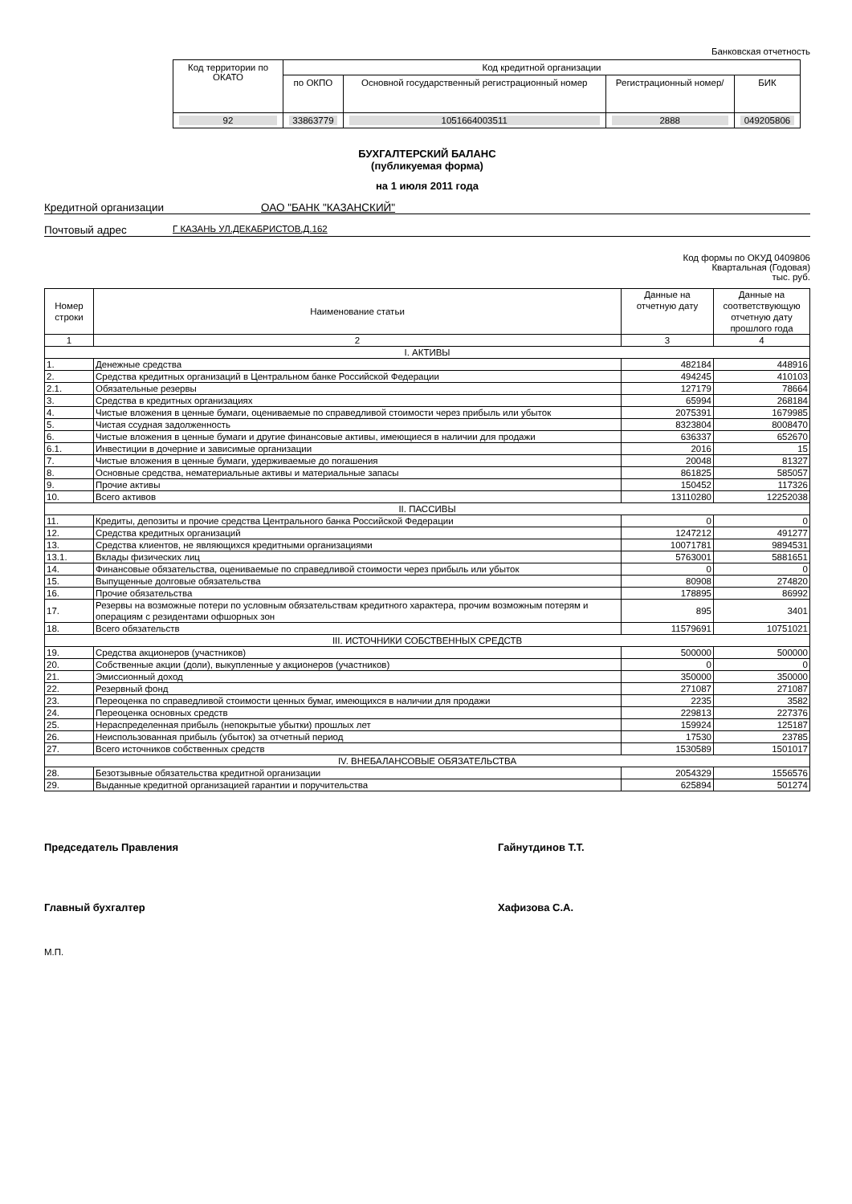Банковская отчетность
| Код территории по ОКАТО | Код кредитной организации | | | |
| | по ОКПО | Основной государственный регистрационный номер | Регистрационный номер/ | БИК |
| 92 | 33863779 | 1051664003511 | 2888 | 049205806 |
БУХГАЛТЕРСКИЙ БАЛАНС
(публикуемая форма)
на 1 июля 2011 года
Кредитной организации ОАО "БАНК "КАЗАНСКИЙ"
Почтовый адрес
Г КАЗАНЬ УЛ.ДЕКАБРИСТОВ,Д.162
Код формы по ОКУД 0409806
Квартальная (Годовая)
тыс. руб.
| Номер строки | Наименование статьи | Данные на отчетную дату | Данные на соответствующую отчетную дату прошлого года |
| 1 | 2 | 3 | 4 |
| I. АКТИВЫ | | | |
| 1. | Денежные средства | 482184 | 448916 |
| 2. | Средства кредитных организаций в Центральном банке Российской Федерации | 494245 | 410103 |
| 2.1. | Обязательные резервы | 127179 | 78664 |
| 3. | Средства в кредитных организациях | 65994 | 268184 |
| 4. | Чистые вложения в ценные бумаги, оцениваемые по справедливой стоимости через прибыль или убыток | 2075391 | 1679985 |
| 5. | Чистая ссудная задолженность | 8323804 | 8008470 |
| 6. | Чистые вложения в ценные бумаги и другие финансовые активы, имеющиеся в наличии для продажи | 636337 | 652670 |
| 6.1. | Инвестиции в дочерние и зависимые организации | 2016 | 15 |
| 7. | Чистые вложения в ценные бумаги, удерживаемые до погашения | 20048 | 81327 |
| 8. | Основные средства, нематериальные активы и материальные запасы | 861825 | 585057 |
| 9. | Прочие активы | 150452 | 117326 |
| 10. | Всего активов | 13110280 | 12252038 |
| II. ПАССИВЫ | | | |
| 11. | Кредиты, депозиты и прочие средства Центрального банка Российской Федерации | 0 | 0 |
| 12. | Средства кредитных организаций | 1247212 | 491277 |
| 13. | Средства клиентов, не являющихся кредитными организациями | 10071781 | 9894531 |
| 13.1. | Вклады физических лиц | 5763001 | 5881651 |
| 14. | Финансовые обязательства, оцениваемые по справедливой стоимости через прибыль или убыток | 0 | 0 |
| 15. | Выпущенные долговые обязательства | 80908 | 274820 |
| 16. | Прочие обязательства | 178895 | 86992 |
| 17. | Резервы на возможные потери по условным обязательствам кредитного характера, прочим возможным потерям и операциям с резидентами офшорных зон | 895 | 3401 |
| 18. | Всего обязательств | 11579691 | 10751021 |
| III. ИСТОЧНИКИ СОБСТВЕННЫХ СРЕДСТВ | | | |
| 19. | Средства акционеров (участников) | 500000 | 500000 |
| 20. | Собственные акции (доли), выкупленные у акционеров (участников) | 0 | 0 |
| 21. | Эмиссионный доход | 350000 | 350000 |
| 22. | Резервный фонд | 271087 | 271087 |
| 23. | Переоценка по справедливой стоимости ценных бумаг, имеющихся в наличии для продажи | 2235 | 3582 |
| 24. | Переоценка основных средств | 229813 | 227376 |
| 25. | Нераспределенная прибыль (непокрытые убытки) прошлых лет | 159924 | 125187 |
| 26. | Неиспользованная прибыль (убыток) за отчетный период | 17530 | 23785 |
| 27. | Всего источников собственных средств | 1530589 | 1501017 |
| IV. ВНЕБАЛАНСОВЫЕ ОБЯЗАТЕЛЬСТВА | | | |
| 28. | Безотзывные обязательства кредитной организации | 2054329 | 1556576 |
| 29. | Выданные кредитной организацией гарантии и поручительства | 625894 | 501274 |
Председатель Правления Гайнутдинов Т.Т.
Главный бухгалтер Хафизова С.А.
М.П.